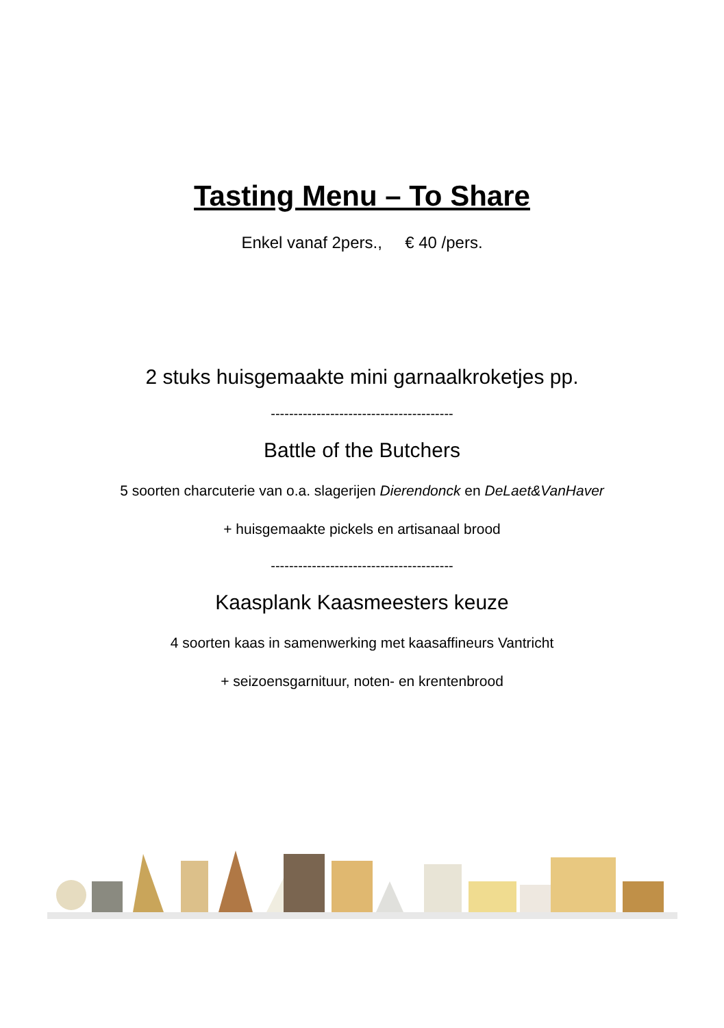Tasting Menu – To Share
Enkel vanaf 2pers., € 40 /pers.
2 stuks huisgemaakte mini garnaalkroketjes pp.
----------------------------------------
Battle of the Butchers
5 soorten charcuterie van o.a. slagerijen Dierendonck en DeLaet&VanHaver
+ huisgemaakte pickels en artisanaal brood
----------------------------------------
Kaasplank Kaasmeesters keuze
4 soorten kaas in samenwerking met kaasaffineurs Vantricht
+ seizoensgarnituur, noten- en krentenbrood